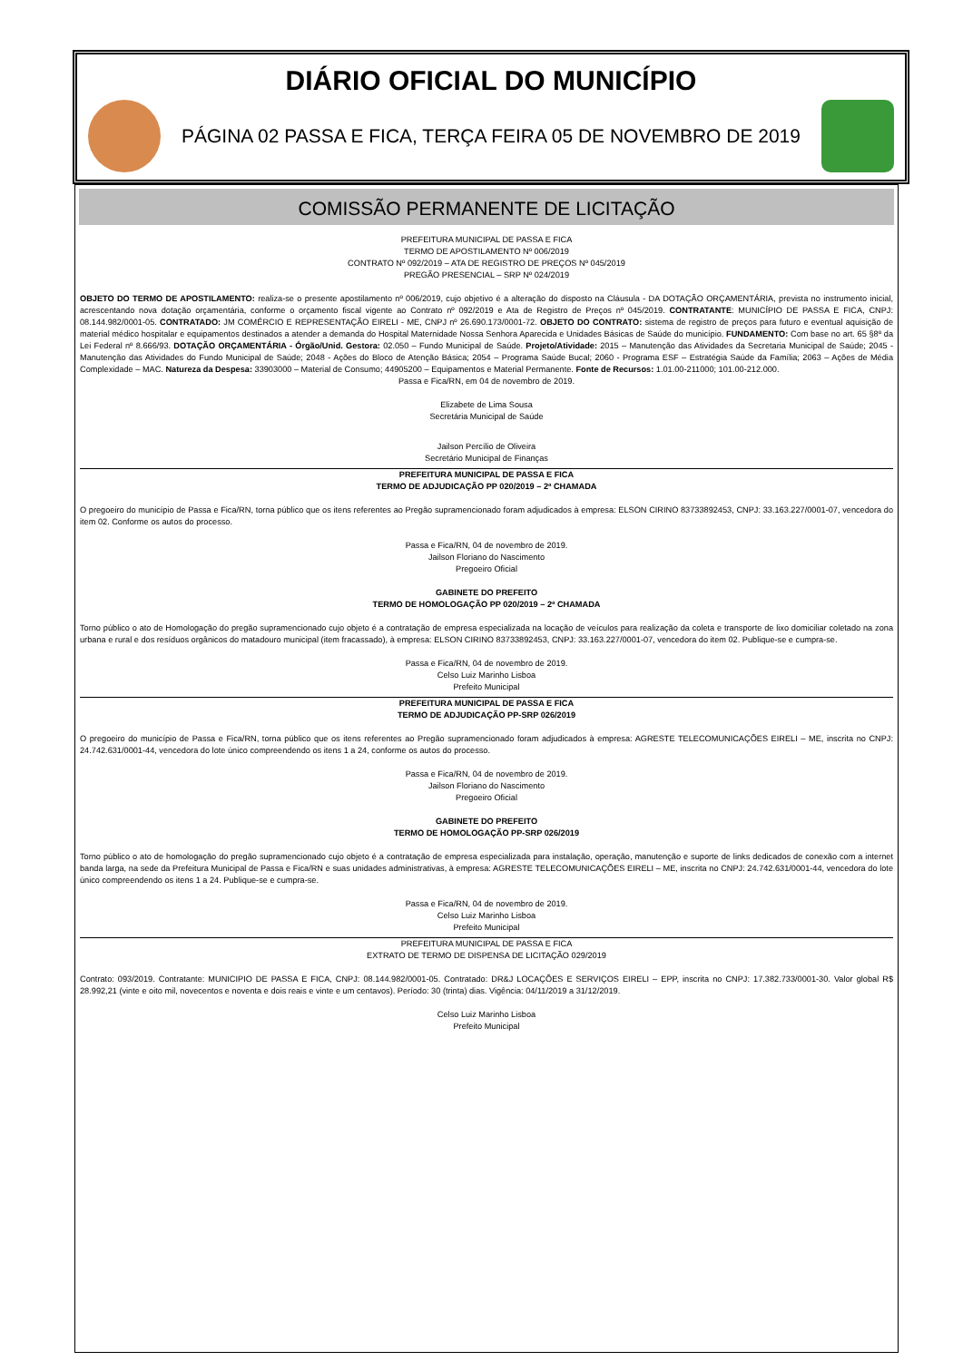DIÁRIO OFICIAL DO MUNICÍPIO
PÁGINA 02 PASSA E FICA, TERÇA FEIRA 05 DE NOVEMBRO DE 2019
COMISSÃO PERMANENTE DE LICITAÇÃO
PREFEITURA MUNICIPAL DE PASSA E FICA
TERMO DE APOSTILAMENTO Nº 006/2019
CONTRATO Nº 092/2019 – ATA DE REGISTRO DE PREÇOS Nº 045/2019
PREGÃO PRESENCIAL – SRP Nº 024/2019
OBJETO DO TERMO DE APOSTILAMENTO: realiza-se o presente apostilamento nº 006/2019, cujo objetivo é a alteração do disposto na Cláusula - DA DOTAÇÃO ORÇAMENTÁRIA, prevista no instrumento inicial, acrescentando nova dotação orçamentária, conforme o orçamento fiscal vigente ao Contrato nº 092/2019 e Ata de Registro de Preços nº 045/2019. CONTRATANTE: MUNICÍPIO DE PASSA E FICA, CNPJ: 08.144.982/0001-05. CONTRATADO: JM COMÉRCIO E REPRESENTAÇÃO EIRELI - ME, CNPJ nº 26.690.173/0001-72. OBJETO DO CONTRATO: sistema de registro de preços para futuro e eventual aquisição de material médico hospitalar e equipamentos destinados a atender a demanda do Hospital Maternidade Nossa Senhora Aparecida e Unidades Básicas de Saúde do município. FUNDAMENTO: Com base no art. 65 §8º da Lei Federal nº 8.666/93. DOTAÇÃO ORÇAMENTÁRIA - Órgão/Unid. Gestora: 02.050 – Fundo Municipal de Saúde. Projeto/Atividade: 2015 – Manutenção das Atividades da Secretaria Municipal de Saúde; 2045 - Manutenção das Atividades do Fundo Municipal de Saúde; 2048 - Ações do Bloco de Atenção Básica; 2054 – Programa Saúde Bucal; 2060 - Programa ESF – Estratégia Saúde da Família; 2063 – Ações de Média Complexidade – MAC. Natureza da Despesa: 33903000 – Material de Consumo; 44905200 – Equipamentos e Material Permanente. Fonte de Recursos: 1.01.00-211000; 101.00-212.000.
Passa e Fica/RN, em 04 de novembro de 2019.
Elizabete de Lima Sousa
Secretária Municipal de Saúde
Jailson Percílio de Oliveira
Secretário Municipal de Finanças
PREFEITURA MUNICIPAL DE PASSA E FICA
TERMO DE ADJUDICAÇÃO PP 020/2019 – 2ª CHAMADA
O pregoeiro do município de Passa e Fica/RN, torna público que os itens referentes ao Pregão supramencionado foram adjudicados à empresa: ELSON CIRINO 83733892453, CNPJ: 33.163.227/0001-07, vencedora do item 02. Conforme os autos do processo.
Passa e Fica/RN, 04 de novembro de 2019.
Jailson Floriano do Nascimento
Pregoeiro Oficial
GABINETE DO PREFEITO
TERMO DE HOMOLOGAÇÃO PP 020/2019 – 2ª CHAMADA
Torno público o ato de Homologação do pregão supramencionado cujo objeto é a contratação de empresa especializada na locação de veículos para realização da coleta e transporte de lixo domiciliar coletado na zona urbana e rural e dos resíduos orgânicos do matadouro municipal (item fracassado), à empresa: ELSON CIRINO 83733892453, CNPJ: 33.163.227/0001-07, vencedora do item 02. Publique-se e cumpra-se.
Passa e Fica/RN, 04 de novembro de 2019.
Celso Luiz Marinho Lisboa
Prefeito Municipal
PREFEITURA MUNICIPAL DE PASSA E FICA
TERMO DE ADJUDICAÇÃO PP-SRP 026/2019
O pregoeiro do município de Passa e Fica/RN, torna público que os itens referentes ao Pregão supramencionado foram adjudicados à empresa: AGRESTE TELECOMUNICAÇÕES EIRELI – ME, inscrita no CNPJ: 24.742.631/0001-44, vencedora do lote único compreendendo os itens 1 a 24, conforme os autos do processo.
Passa e Fica/RN, 04 de novembro de 2019.
Jailson Floriano do Nascimento
Pregoeiro Oficial
GABINETE DO PREFEITO
TERMO DE HOMOLOGAÇÃO PP-SRP 026/2019
Torno público o ato de homologação do pregão supramencionado cujo objeto é a contratação de empresa especializada para instalação, operação, manutenção e suporte de links dedicados de conexão com a internet banda larga, na sede da Prefeitura Municipal de Passa e Fica/RN e suas unidades administrativas, à empresa: AGRESTE TELECOMUNICAÇÕES EIRELI – ME, inscrita no CNPJ: 24.742.631/0001-44, vencedora do lote único compreendendo os itens 1 a 24. Publique-se e cumpra-se.
Passa e Fica/RN, 04 de novembro de 2019.
Celso Luiz Marinho Lisboa
Prefeito Municipal
PREFEITURA MUNICIPAL DE PASSA E FICA
EXTRATO DE TERMO DE DISPENSA DE LICITAÇÃO 029/2019
Contrato: 093/2019. Contratante: MUNICIPIO DE PASSA E FICA, CNPJ: 08.144.982/0001-05. Contratado: DR&J LOCAÇÕES E SERVIÇOS EIRELI – EPP, inscrita no CNPJ: 17.382.733/0001-30. Valor global R$ 28.992,21 (vinte e oito mil, novecentos e noventa e dois reais e vinte e um centavos). Período: 30 (trinta) dias. Vigência: 04/11/2019 a 31/12/2019.
Celso Luiz Marinho Lisboa
Prefeito Municipal